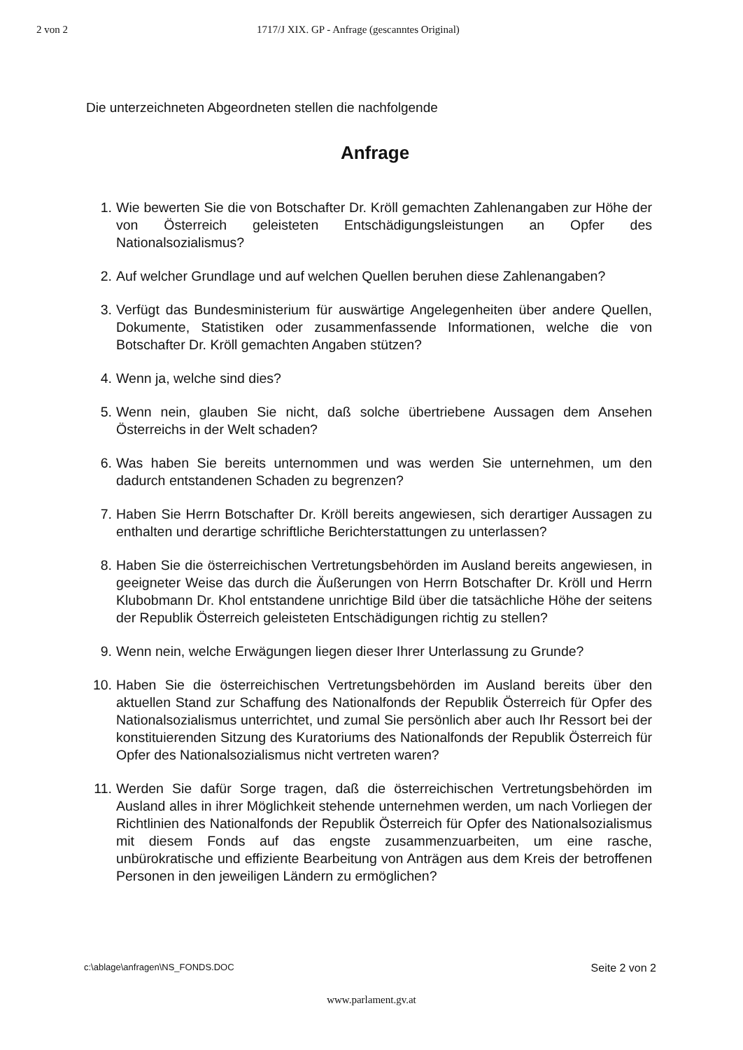2 von 2 1717/J XIX. GP - Anfrage (gescanntes Original)
Die unterzeichneten Abgeordneten stellen die nachfolgende
Anfrage
1. Wie bewerten Sie die von Botschafter Dr. Kröll gemachten Zahlenangaben zur Höhe der von Österreich geleisteten Entschädigungsleistungen an Opfer des Nationalsozialismus?
2. Auf welcher Grundlage und auf welchen Quellen beruhen diese Zahlenangaben?
3. Verfügt das Bundesministerium für auswärtige Angelegenheiten über andere Quellen, Dokumente, Statistiken oder zusammenfassende Informationen, welche die von Botschafter Dr. Kröll gemachten Angaben stützen?
4. Wenn ja, welche sind dies?
5. Wenn nein, glauben Sie nicht, daß solche übertriebene Aussagen dem Ansehen Österreichs in der Welt schaden?
6. Was haben Sie bereits unternommen und was werden Sie unternehmen, um den dadurch entstandenen Schaden zu begrenzen?
7. Haben Sie Herrn Botschafter Dr. Kröll bereits angewiesen, sich derartiger Aussagen zu enthalten und derartige schriftliche Berichterstattungen zu unterlassen?
8. Haben Sie die österreichischen Vertretungsbehörden im Ausland bereits angewiesen, in geeigneter Weise das durch die Äußerungen von Herrn Botschafter Dr. Kröll und Herrn Klubobmann Dr. Khol entstandene unrichtige Bild über die tatsächliche Höhe der seitens der Republik Österreich geleisteten Entschädigungen richtig zu stellen?
9. Wenn nein, welche Erwägungen liegen dieser Ihrer Unterlassung zu Grunde?
10. Haben Sie die österreichischen Vertretungsbehörden im Ausland bereits über den aktuellen Stand zur Schaffung des Nationalfonds der Republik Österreich für Opfer des Nationalsozialismus unterrichtet, und zumal Sie persönlich aber auch Ihr Ressort bei der konstituierenden Sitzung des Kuratoriums des Nationalfonds der Republik Österreich für Opfer des Nationalsozialismus nicht vertreten waren?
11. Werden Sie dafür Sorge tragen, daß die österreichischen Vertretungsbehörden im Ausland alles in ihrer Möglichkeit stehende unternehmen werden, um nach Vorliegen der Richtlinien des Nationalfonds der Republik Österreich für Opfer des Nationalsozialismus mit diesem Fonds auf das engste zusammenzuarbeiten, um eine rasche, unbürokratische und effiziente Bearbeitung von Anträgen aus dem Kreis der betroffenen Personen in den jeweiligen Ländern zu ermöglichen?
c:\ablage\anfragen\NS_FONDS.DOC Seite 2 von 2
www.parlament.gv.at